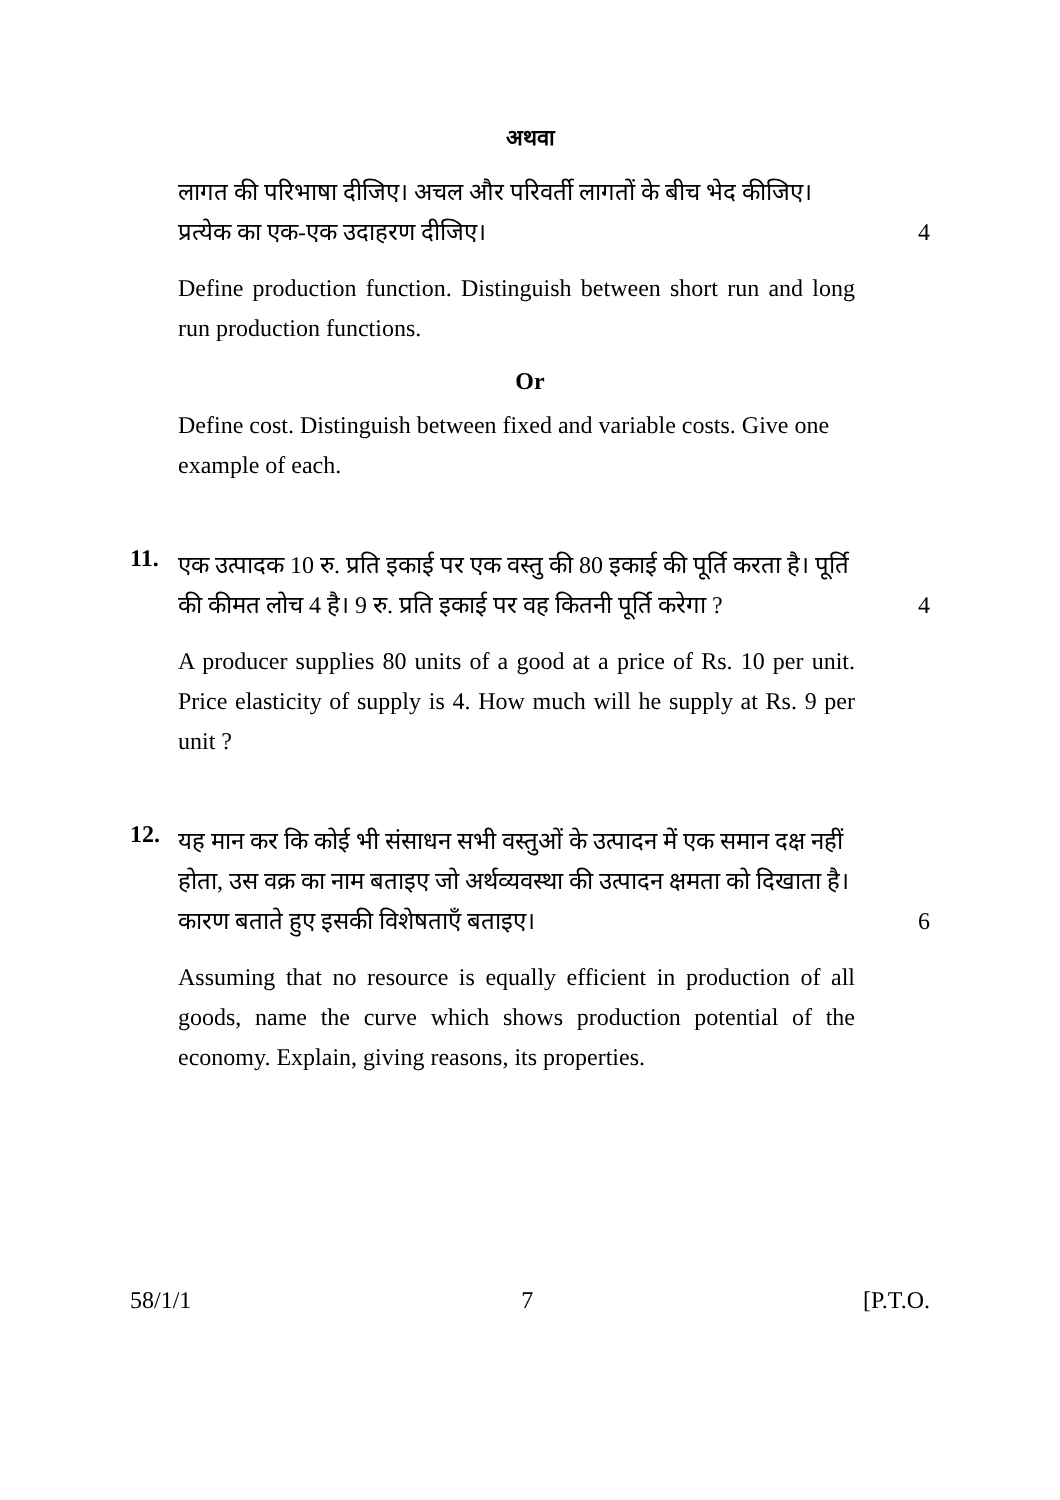अथवा
लागत की परिभाषा दीजिए। अचल और परिवर्ती लागतों के बीच भेद कीजिए। प्रत्येक का एक-एक उदाहरण दीजिए।
4
Define production function. Distinguish between short run and long run production functions.
Or
Define cost. Distinguish between fixed and variable costs. Give one example of each.
11.
एक उत्पादक 10 रु. प्रति इकाई पर एक वस्तु की 80 इकाई की पूर्ति करता है। पूर्ति की कीमत लोच 4 है। 9 रु. प्रति इकाई पर वह कितनी पूर्ति करेगा ?
4
A producer supplies 80 units of a good at a price of Rs. 10 per unit. Price elasticity of supply is 4. How much will he supply at Rs. 9 per unit ?
12.
यह मान कर कि कोई भी संसाधन सभी वस्तुओं के उत्पादन में एक समान दक्ष नहीं होता, उस वक्र का नाम बताइए जो अर्थव्यवस्था की उत्पादन क्षमता को दिखाता है। कारण बताते हुए इसकी विशेषताएँ बताइए।
6
Assuming that no resource is equally efficient in production of all goods, name the curve which shows production potential of the economy. Explain, giving reasons, its properties.
58/1/1 7 [P.T.O.